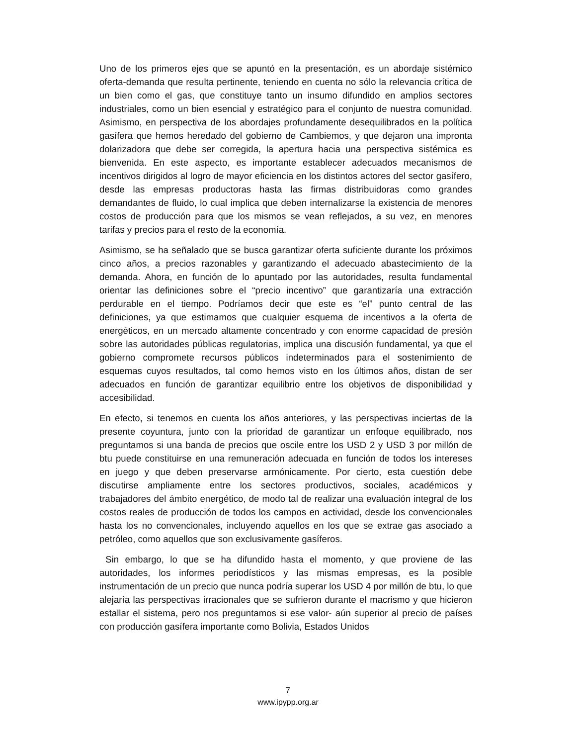Uno de los primeros ejes que se apuntó en la presentación, es un abordaje sistémico oferta-demanda que resulta pertinente, teniendo en cuenta no sólo la relevancia crítica de un bien como el gas, que constituye tanto un insumo difundido en amplios sectores industriales, como un bien esencial y estratégico para el conjunto de nuestra comunidad. Asimismo, en perspectiva de los abordajes profundamente desequilibrados en la política gasífera que hemos heredado del gobierno de Cambiemos, y que dejaron una impronta dolarizadora que debe ser corregida, la apertura hacia una perspectiva sistémica es bienvenida. En este aspecto, es importante establecer adecuados mecanismos de incentivos dirigidos al logro de mayor eficiencia en los distintos actores del sector gasífero, desde las empresas productoras hasta las firmas distribuidoras como grandes demandantes de fluido, lo cual implica que deben internalizarse la existencia de menores costos de producción para que los mismos se vean reflejados, a su vez, en menores tarifas y precios para el resto de la economía.
Asimismo, se ha señalado que se busca garantizar oferta suficiente durante los próximos cinco años, a precios razonables y garantizando el adecuado abastecimiento de la demanda. Ahora, en función de lo apuntado por las autoridades, resulta fundamental orientar las definiciones sobre el “precio incentivo” que garantizaría una extracción perdurable en el tiempo. Podríamos decir que este es “el” punto central de las definiciones, ya que estimamos que cualquier esquema de incentivos a la oferta de energéticos, en un mercado altamente concentrado y con enorme capacidad de presión sobre las autoridades públicas regulatorias, implica una discusión fundamental, ya que el gobierno compromete recursos públicos indeterminados para el sostenimiento de esquemas cuyos resultados, tal como hemos visto en los últimos años, distan de ser adecuados en función de garantizar equilibrio entre los objetivos de disponibilidad y accesibilidad.
En efecto, si tenemos en cuenta los años anteriores, y las perspectivas inciertas de la presente coyuntura, junto con la prioridad de garantizar un enfoque equilibrado, nos preguntamos si una banda de precios que oscile entre los USD 2 y USD 3 por millón de btu puede constituirse en una remuneración adecuada en función de todos los intereses en juego y que deben preservarse armónicamente. Por cierto, esta cuestión debe discutirse ampliamente entre los sectores productivos, sociales, académicos y trabajadores del ámbito energético, de modo tal de realizar una evaluación integral de los costos reales de producción de todos los campos en actividad, desde los convencionales hasta los no convencionales, incluyendo aquellos en los que se extrae gas asociado a petróleo, como aquellos que son exclusivamente gasíferos.
Sin embargo, lo que se ha difundido hasta el momento, y que proviene de las autoridades, los informes periodísticos y las mismas empresas, es la posible instrumentación de un precio que nunca podría superar los USD 4 por millón de btu, lo que alejaría las perspectivas irracionales que se sufrieron durante el macrismo y que hicieron estallar el sistema, pero nos preguntamos si ese valor- aún superior al precio de países con producción gasífera importante como Bolivia, Estados Unidos
7
www.ipypp.org.ar